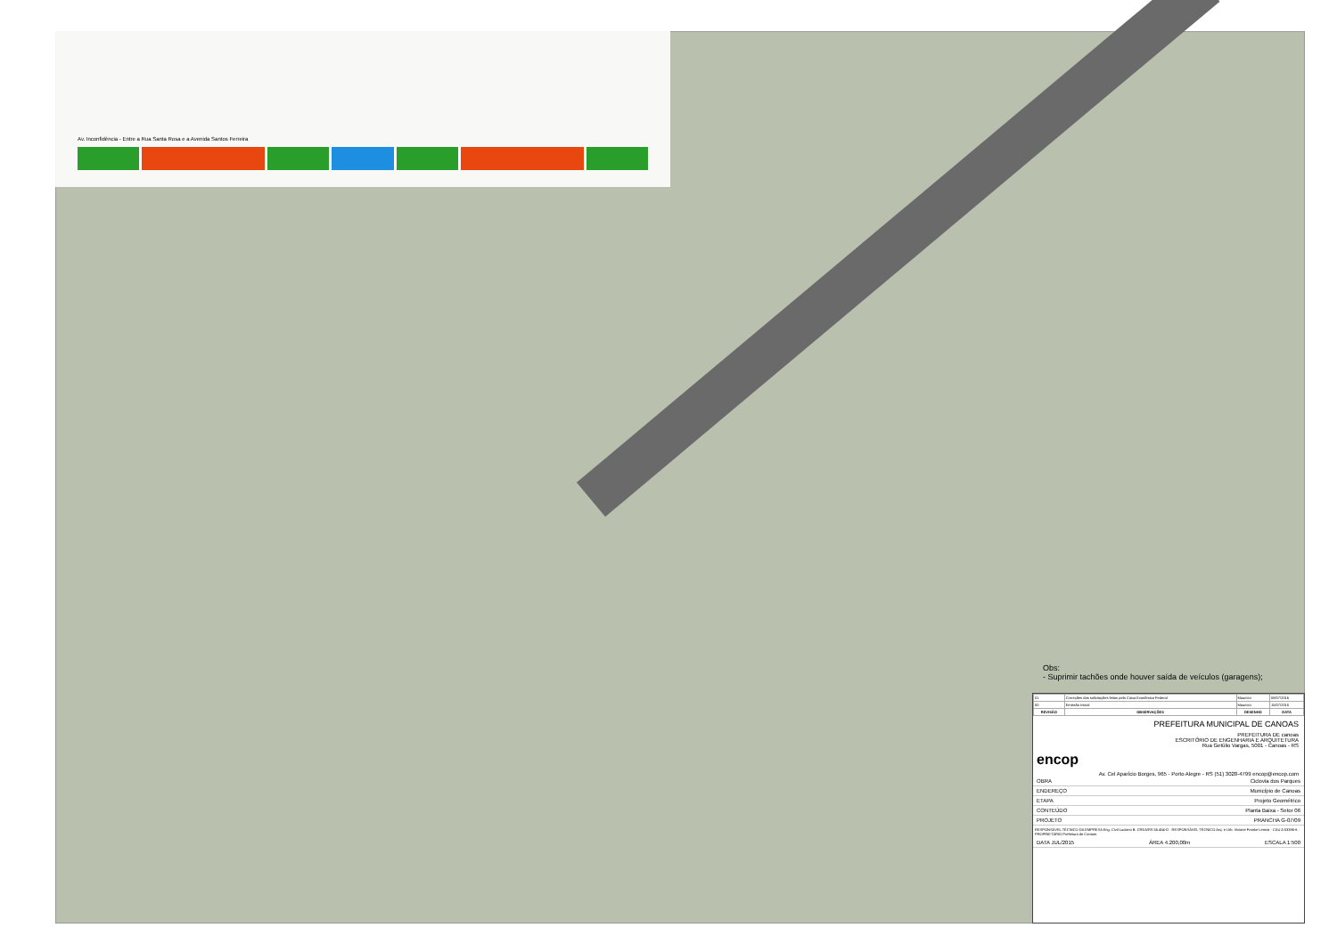Av. Inconfidência - Entre a Rua Santa Rosa e a Avenida Santos Ferreira
Obs:
- Suprimir tachões onde houver saída de veículos (garagens);
| 01 | Correções das solicitações feitas pela Caixa Econômica Federal | Mauricio | 08/07/2016 |
| 00 | Emissão Inicial | Mauricio | 15/07/2015 |
| REVISÃO | OBSERVAÇÕES | DESENHO | DATA |
PREFEITURA MUNICIPAL DE CANOAS
PREFEITURA DE canoas
ESCRITÓRIO DE ENGENHARIA E ARQUITETURA
Rua Getúlio Vargas, 5001 - Canoas - RS
encop
Av. Cel Aparício Borges, 965 - Porto Alegre - RS (51) 3028-4799 encop@encop.com
OBRA Ciclovia dos Parques
ENDEREÇO Município de Canoas
ETAPA Projeto Geométrico
CONTEÚDO Planta Baixa - Setor 06
PROJETO PRANCHA G-07/09
RESPONSÁVEL TÉCNICO DA EMPRESA Eng. Civil Luciano B. CREA/RS 55.454-D · RESPONSÁVEL TÉCNICO Arq. e Urb. Viviane Franke Lemos - CAU A 53386-6 · PROPRIETÁRIO Prefeitura de Canoas
DATA JUL/2015 ÁREA 4.200,00m ESCALA 1:500